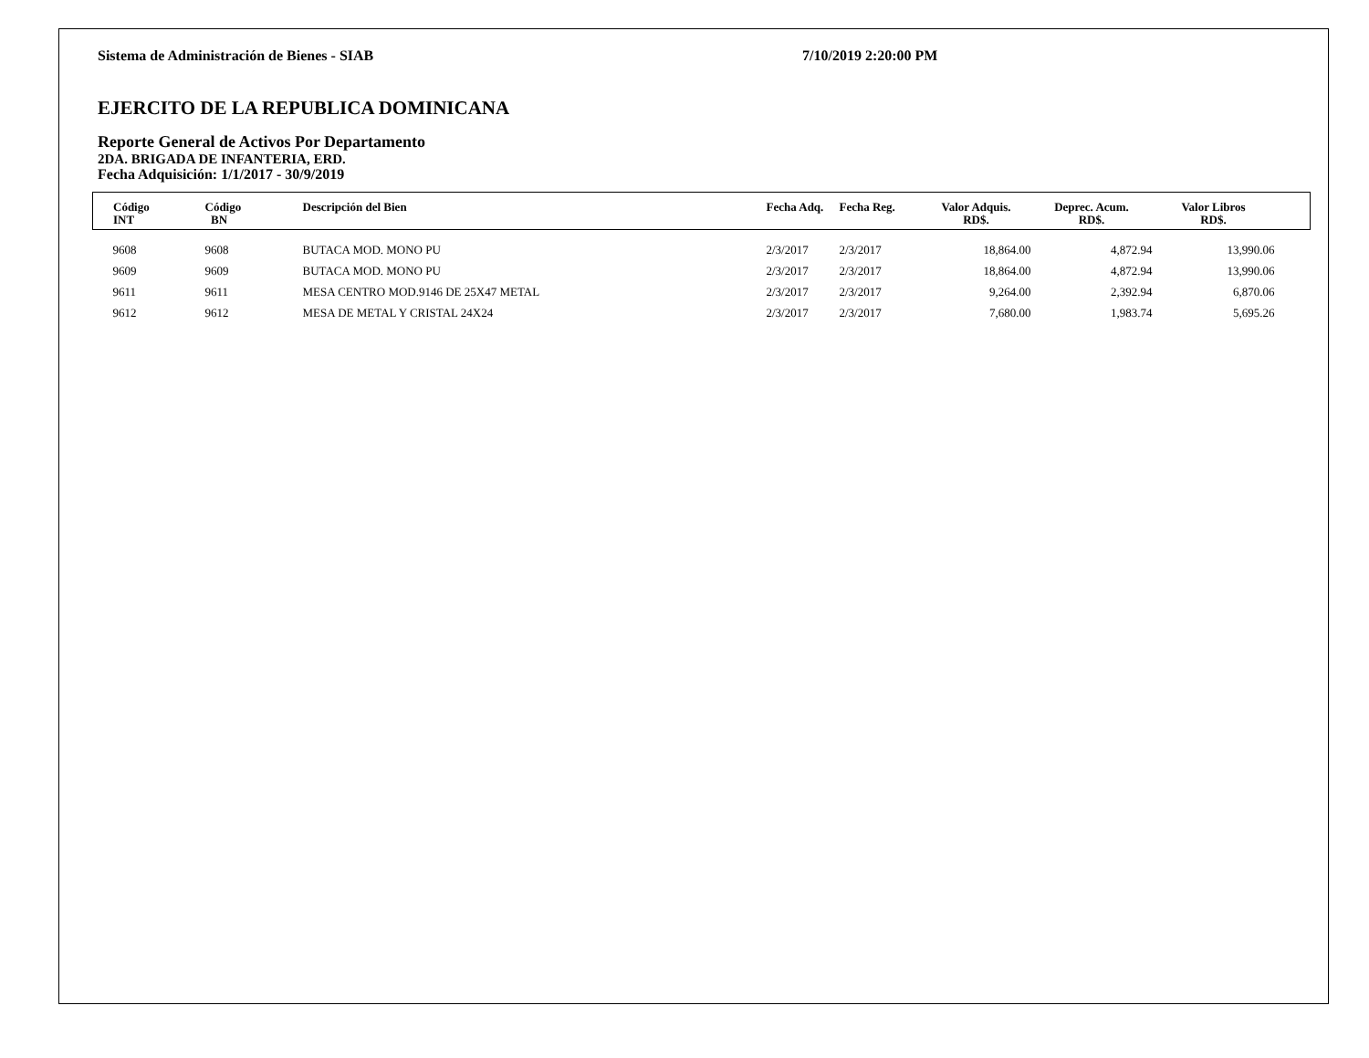Sistema de Administración de Bienes - SIAB 7/10/2019 2:20:00 PM
EJERCITO DE LA REPUBLICA DOMINICANA
Reporte General de Activos Por Departamento
2DA. BRIGADA DE INFANTERIA, ERD.
Fecha Adquisición: 1/1/2017 - 30/9/2019
| Código INT | Código BN | Descripción del Bien | Fecha Adq. | Fecha Reg. | Valor Adquis. RD$. | Deprec. Acum. RD$. | Valor Libros RD$. | |
| --- | --- | --- | --- | --- | --- | --- | --- | --- |
| 9608 | 9608 | BUTACA MOD. MONO PU | 2/3/2017 | 2/3/2017 | 18,864.00 | 4,872.94 | 13,990.06 | |
| 9609 | 9609 | BUTACA MOD. MONO PU | 2/3/2017 | 2/3/2017 | 18,864.00 | 4,872.94 | 13,990.06 | |
| 9611 | 9611 | MESA CENTRO MOD.9146 DE 25X47 METAL | 2/3/2017 | 2/3/2017 | 9,264.00 | 2,392.94 | 6,870.06 | |
| 9612 | 9612 | MESA DE METAL Y CRISTAL 24X24 | 2/3/2017 | 2/3/2017 | 7,680.00 | 1,983.74 | 5,695.26 | |